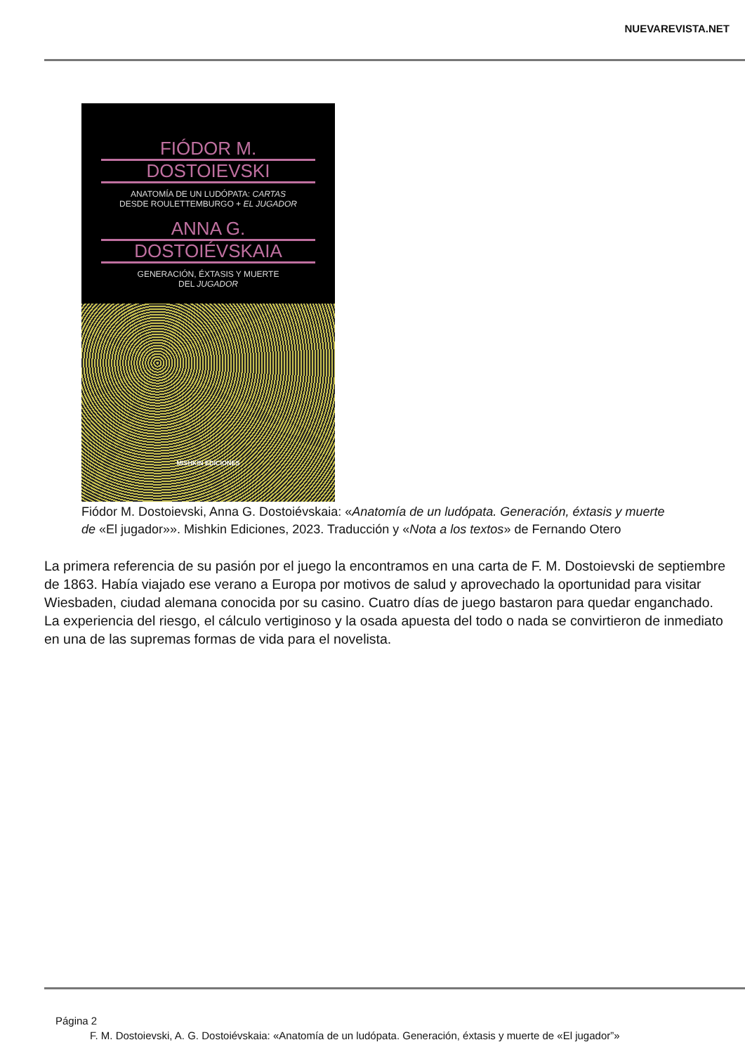NUEVAREVISTA.NET
FIÓDOR M.
DOSTOIEVSKI
ANATOMÍA DE UN LUDÓPATA: CARTAS
DESDE ROULETTEMBURGO + EL JUGADOR
ANNA G.
DOSTOIÉVSKAIA
GENERACIÓN, ÉXTASIS Y MUERTE
DEL JUGADOR
MISHKIN EDICIONES
Fiódor M. Dostoievski, Anna G. Dostoiévskaia: «Anatomía de un ludópata. Generación, éxtasis y muerte de «El jugador»». Mishkin Ediciones, 2023. Traducción y «Nota a los textos» de Fernando Otero
La primera referencia de su pasión por el juego la encontramos en una carta de F. M. Dostoievski de septiembre de 1863. Había viajado ese verano a Europa por motivos de salud y aprovechado la oportunidad para visitar Wiesbaden, ciudad alemana conocida por su casino. Cuatro días de juego bastaron para quedar enganchado. La experiencia del riesgo, el cálculo vertiginoso y la osada apuesta del todo o nada se convirtieron de inmediato en una de las supremas formas de vida para el novelista.
Página 2
F. M. Dostoievski, A. G. Dostoiévskaia: «Anatomía de un ludópata. Generación, éxtasis y muerte de «El jugador”»